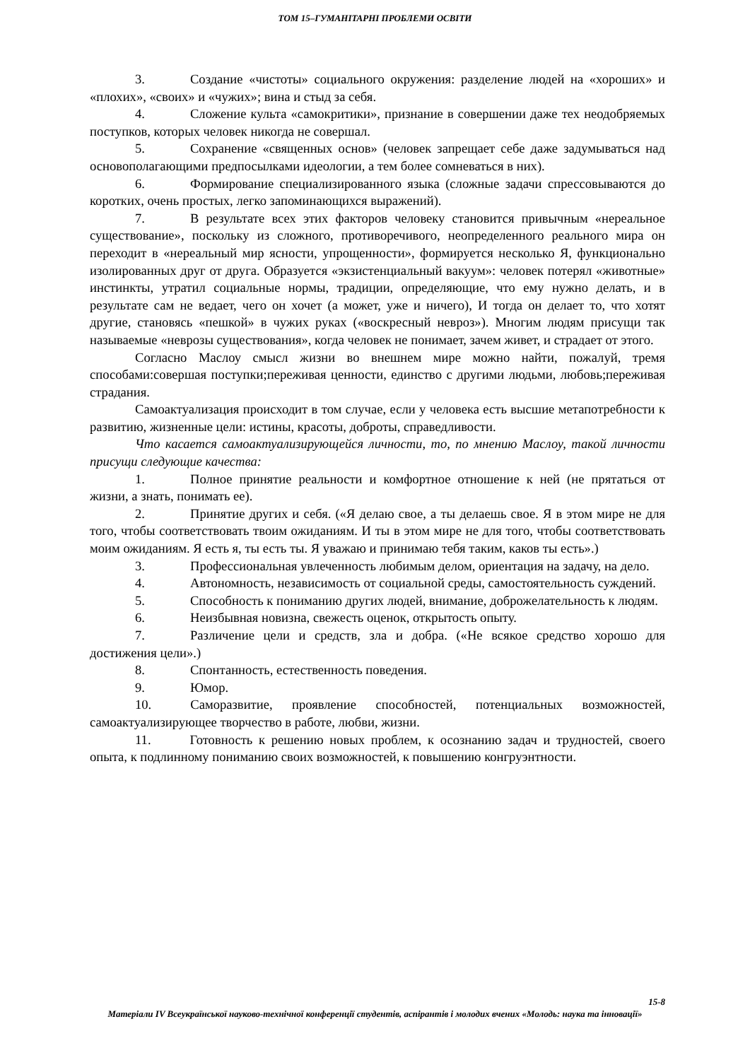ТОМ 15–ГУМАНІТАРНІ ПРОБЛЕМИ ОСВІТИ
3. Создание «чистоты» социального окружения: разделение людей на «хороших» и «плохих», «своих» и «чужих»; вина и стыд за себя.
4. Сложение культа «самокритики», признание в совершении даже тех неодобряемых поступков, которых человек никогда не совершал.
5. Сохранение «священных основ» (человек запрещает себе даже задумываться над основополагающими предпосылками идеологии, а тем более сомневаться в них).
6. Формирование специализированного языка (сложные задачи спрессовываются до коротких, очень простых, легко запоминающихся выражений).
7. В результате всех этих факторов человеку становится привычным «нереальное существование», поскольку из сложного, противоречивого, неопределенного реального мира он переходит в «нереальный мир ясности, упрощенности», формируется несколько Я, функционально изолированных друг от друга. Образуется «экзистенциальный вакуум»: человек потерял «животные» инстинкты, утратил социальные нормы, традиции, определяющие, что ему нужно делать, и в результате сам не ведает, чего он хочет (а может, уже и ничего), И тогда он делает то, что хотят другие, становясь «пешкой» в чужих руках («воскресный невроз»). Многим людям присущи так называемые «неврозы существования», когда человек не понимает, зачем живет, и страдает от этого.
Согласно Маслоу смысл жизни во внешнем мире можно найти, пожалуй, тремя способами:совершая поступки;переживая ценности, единство с другими людьми, любовь;переживая страдания.
Самоактуализация происходит в том случае, если у человека есть высшие метапотребности к развитию, жизненные цели: истины, красоты, доброты, справедливости.
Что касается самоактуализирующейся личности, то, по мнению Маслоу, такой личности присущи следующие качества:
1. Полное принятие реальности и комфортное отношение к ней (не прятаться от жизни, а знать, понимать ее).
2. Принятие других и себя. («Я делаю свое, а ты делаешь свое. Я в этом мире не для того, чтобы соответствовать твоим ожиданиям. И ты в этом мире не для того, чтобы соответствовать моим ожиданиям. Я есть я, ты есть ты. Я уважаю и принимаю тебя таким, каков ты есть».)
3. Профессиональная увлеченность любимым делом, ориентация на задачу, на дело.
4. Автономность, независимость от социальной среды, самостоятельность суждений.
5. Способность к пониманию других людей, внимание, доброжелательность к людям.
6. Неизбывная новизна, свежесть оценок, открытость опыту.
7. Различение цели и средств, зла и добра. («Не всякое средство хорошо для достижения цели».)
8. Спонтанность, естественность поведения.
9. Юмор.
10. Саморазвитие, проявление способностей, потенциальных возможностей, самоактуализирующее творчество в работе, любви, жизни.
11. Готовность к решению новых проблем, к осознанию задач и трудностей, своего опыта, к подлинному пониманию своих возможностей, к повышению конгруэнтности.
15-8
Матеріали IV Всеукраїнської науково-технічної конференції студентів, аспірантів і молодих вчених «Молодь: наука та інновації»